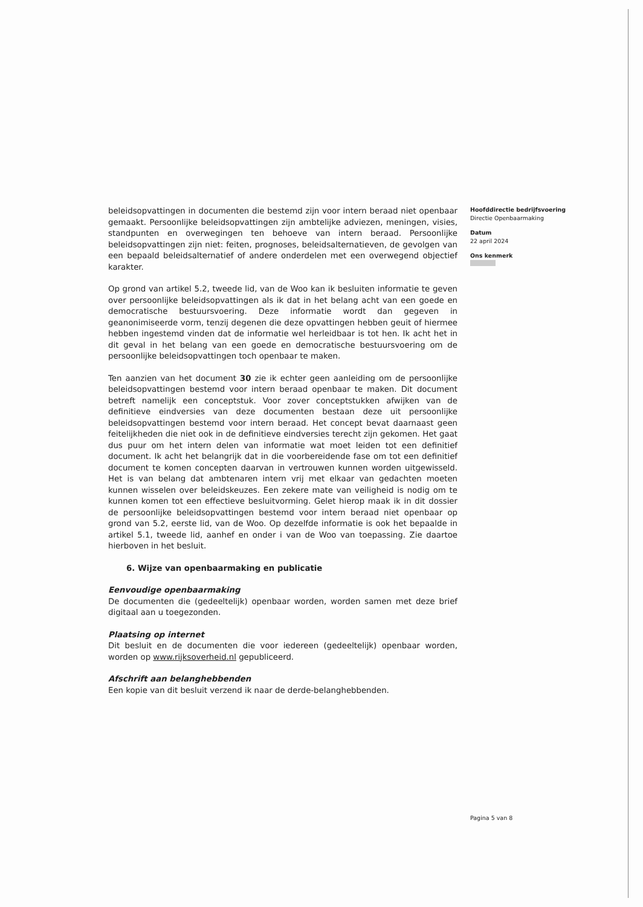beleidsopvattingen in documenten die bestemd zijn voor intern beraad niet openbaar gemaakt. Persoonlijke beleidsopvattingen zijn ambtelijke adviezen, meningen, visies, standpunten en overwegingen ten behoeve van intern beraad. Persoonlijke beleidsopvattingen zijn niet: feiten, prognoses, beleidsalternatieven, de gevolgen van een bepaald beleidsalternatief of andere onderdelen met een overwegend objectief karakter.
Op grond van artikel 5.2, tweede lid, van de Woo kan ik besluiten informatie te geven over persoonlijke beleidsopvattingen als ik dat in het belang acht van een goede en democratische bestuursvoering. Deze informatie wordt dan gegeven in geanonimiseerde vorm, tenzij degenen die deze opvattingen hebben geuit of hiermee hebben ingestemd vinden dat de informatie wel herleidbaar is tot hen. Ik acht het in dit geval in het belang van een goede en democratische bestuursvoering om de persoonlijke beleidsopvattingen toch openbaar te maken.
Ten aanzien van het document 30 zie ik echter geen aanleiding om de persoonlijke beleidsopvattingen bestemd voor intern beraad openbaar te maken. Dit document betreft namelijk een conceptstuk. Voor zover conceptstukken afwijken van de definitieve eindversies van deze documenten bestaan deze uit persoonlijke beleidsopvattingen bestemd voor intern beraad. Het concept bevat daarnaast geen feitelijkheden die niet ook in de definitieve eindversies terecht zijn gekomen. Het gaat dus puur om het intern delen van informatie wat moet leiden tot een definitief document. Ik acht het belangrijk dat in die voorbereidende fase om tot een definitief document te komen concepten daarvan in vertrouwen kunnen worden uitgewisseld. Het is van belang dat ambtenaren intern vrij met elkaar van gedachten moeten kunnen wisselen over beleidskeuzes. Een zekere mate van veiligheid is nodig om te kunnen komen tot een effectieve besluitvorming. Gelet hierop maak ik in dit dossier de persoonlijke beleidsopvattingen bestemd voor intern beraad niet openbaar op grond van 5.2, eerste lid, van de Woo. Op dezelfde informatie is ook het bepaalde in artikel 5.1, tweede lid, aanhef en onder i van de Woo van toepassing. Zie daartoe hierboven in het besluit.
6. Wijze van openbaarmaking en publicatie
Eenvoudige openbaarmaking
De documenten die (gedeeltelijk) openbaar worden, worden samen met deze brief digitaal aan u toegezonden.
Plaatsing op internet
Dit besluit en de documenten die voor iedereen (gedeeltelijk) openbaar worden, worden op www.rijksoverheid.nl gepubliceerd.
Afschrift aan belanghebbenden
Een kopie van dit besluit verzend ik naar de derde-belanghebbenden.
Hoofddirectie bedrijfsvoering
Directie Openbaarmaking
Datum
22 april 2024
Ons kenmerk
Pagina 5 van 8